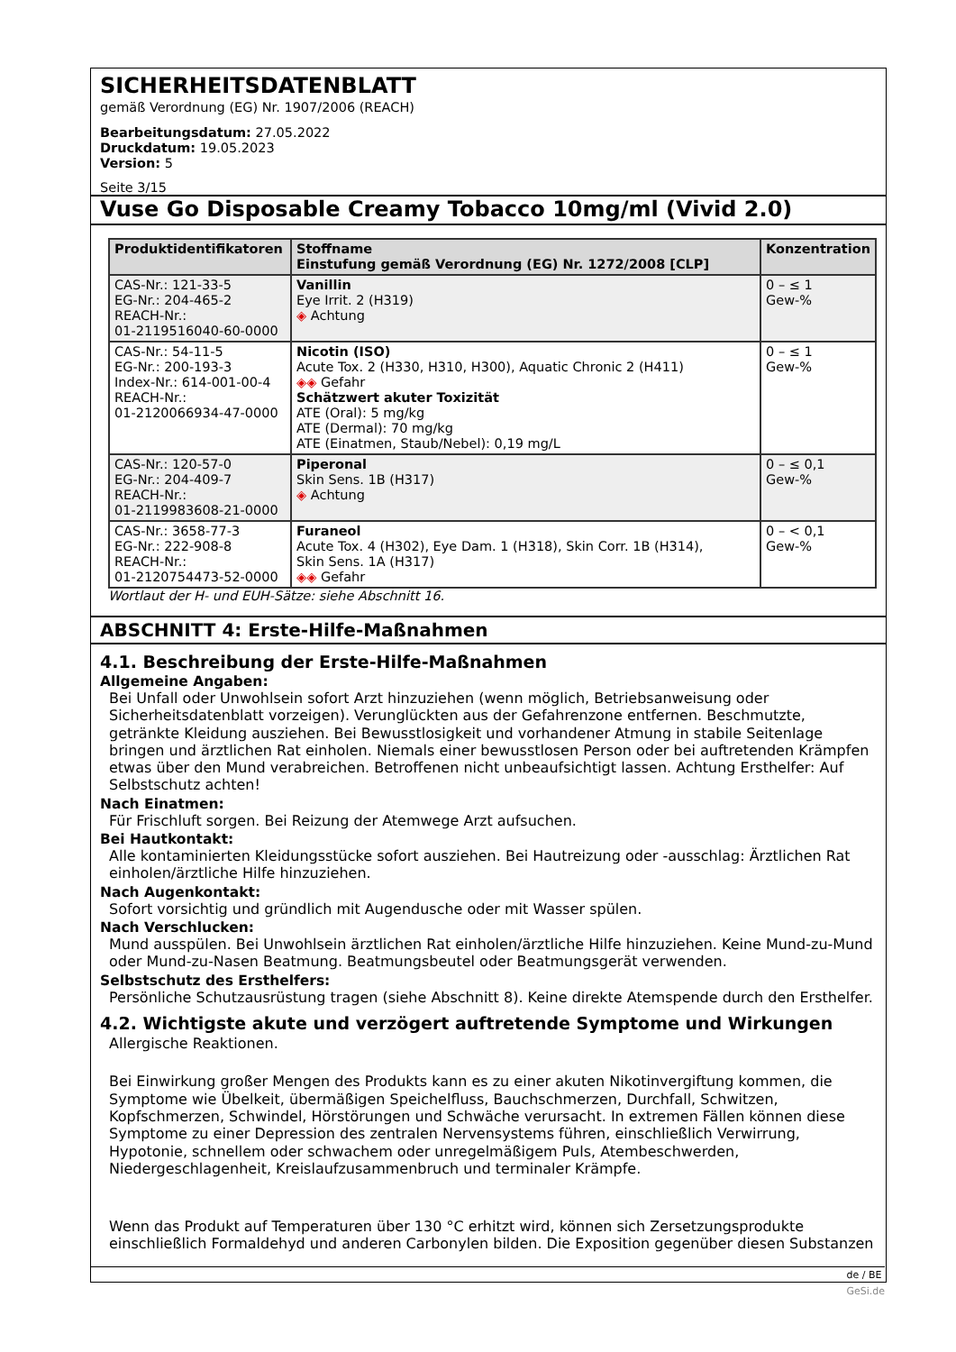SICHERHEITSDATENBLATT
gemäß Verordnung (EG) Nr. 1907/2006 (REACH)
Bearbeitungsdatum: 27.05.2022
Druckdatum: 19.05.2023
Version: 5
Seite 3/15
Vuse Go Disposable Creamy Tobacco 10mg/ml (Vivid 2.0)
| Produktidentifikatoren | Stoffname Einstufung gemäß Verordnung (EG) Nr. 1272/2008 [CLP] | Konzentration |
| --- | --- | --- |
| CAS-Nr.: 121-33-5 EG-Nr.: 204-465-2 REACH-Nr.: 01-2119516040-60-0000 | Vanillin Eye Irrit. 2 (H319) ◈ Achtung | 0 – ≤ 1 Gew-% |
| CAS-Nr.: 54-11-5 EG-Nr.: 200-193-3 Index-Nr.: 614-001-00-4 REACH-Nr.: 01-2120066934-47-0000 | Nicotin (ISO) Acute Tox. 2 (H330, H310, H300), Aquatic Chronic 2 (H411) ◈◈ Gefahr Schätzwert akuter Toxizität ATE (Oral): 5 mg/kg ATE (Dermal): 70 mg/kg ATE (Einatmen, Staub/Nebel): 0,19 mg/L | 0 – ≤ 1 Gew-% |
| CAS-Nr.: 120-57-0 EG-Nr.: 204-409-7 REACH-Nr.: 01-2119983608-21-0000 | Piperonal Skin Sens. 1B (H317) ◈ Achtung | 0 – ≤ 0,1 Gew-% |
| CAS-Nr.: 3658-77-3 EG-Nr.: 222-908-8 REACH-Nr.: 01-2120754473-52-0000 | Furaneol Acute Tox. 4 (H302), Eye Dam. 1 (H318), Skin Corr. 1B (H314), Skin Sens. 1A (H317) ◈◈ Gefahr | 0 – < 0,1 Gew-% |
Wortlaut der H- und EUH-Sätze: siehe Abschnitt 16.
ABSCHNITT 4: Erste-Hilfe-Maßnahmen
4.1. Beschreibung der Erste-Hilfe-Maßnahmen
Allgemeine Angaben:
Bei Unfall oder Unwohlsein sofort Arzt hinzuziehen (wenn möglich, Betriebsanweisung oder Sicherheitsdatenblatt vorzeigen). Verunglückten aus der Gefahrenzone entfernen. Beschmutzte, getränkte Kleidung ausziehen. Bei Bewusstlosigkeit und vorhandener Atmung in stabile Seitenlage bringen und ärztlichen Rat einholen. Niemals einer bewusstlosen Person oder bei auftretenden Krämpfen etwas über den Mund verabreichen. Betroffenen nicht unbeaufsichtigt lassen. Achtung Ersthelfer: Auf Selbstschutz achten!
Nach Einatmen:
Für Frischluft sorgen. Bei Reizung der Atemwege Arzt aufsuchen.
Bei Hautkontakt:
Alle kontaminierten Kleidungsstücke sofort ausziehen. Bei Hautreizung oder -ausschlag: Ärztlichen Rat einholen/ärztliche Hilfe hinzuziehen.
Nach Augenkontakt:
Sofort vorsichtig und gründlich mit Augendusche oder mit Wasser spülen.
Nach Verschlucken:
Mund ausspülen. Bei Unwohlsein ärztlichen Rat einholen/ärztliche Hilfe hinzuziehen. Keine Mund-zu-Mund oder Mund-zu-Nasen Beatmung. Beatmungsbeutel oder Beatmungsgerät verwenden.
Selbstschutz des Ersthelfers:
Persönliche Schutzausrüstung tragen (siehe Abschnitt 8). Keine direkte Atemspende durch den Ersthelfer.
4.2. Wichtigste akute und verzögert auftretende Symptome und Wirkungen
Allergische Reaktionen.
Bei Einwirkung großer Mengen des Produkts kann es zu einer akuten Nikotinvergiftung kommen, die Symptome wie Übelkeit, übermäßigen Speichelfluss, Bauchschmerzen, Durchfall, Schwitzen, Kopfschmerzen, Schwindel, Hörstörungen und Schwäche verursacht. In extremen Fällen können diese Symptome zu einer Depression des zentralen Nervensystems führen, einschließlich Verwirrung, Hypotonie, schnellem oder schwachem oder unregelmäßigem Puls, Atembeschwerden, Niedergeschlagenheit, Kreislaufzusammenbruch und terminaler Krämpfe.
Wenn das Produkt auf Temperaturen über 130 °C erhitzt wird, können sich Zersetzungsprodukte einschließlich Formaldehyd und anderen Carbonylen bilden. Die Exposition gegenüber diesen Substanzen
de / BE
GeSi.de